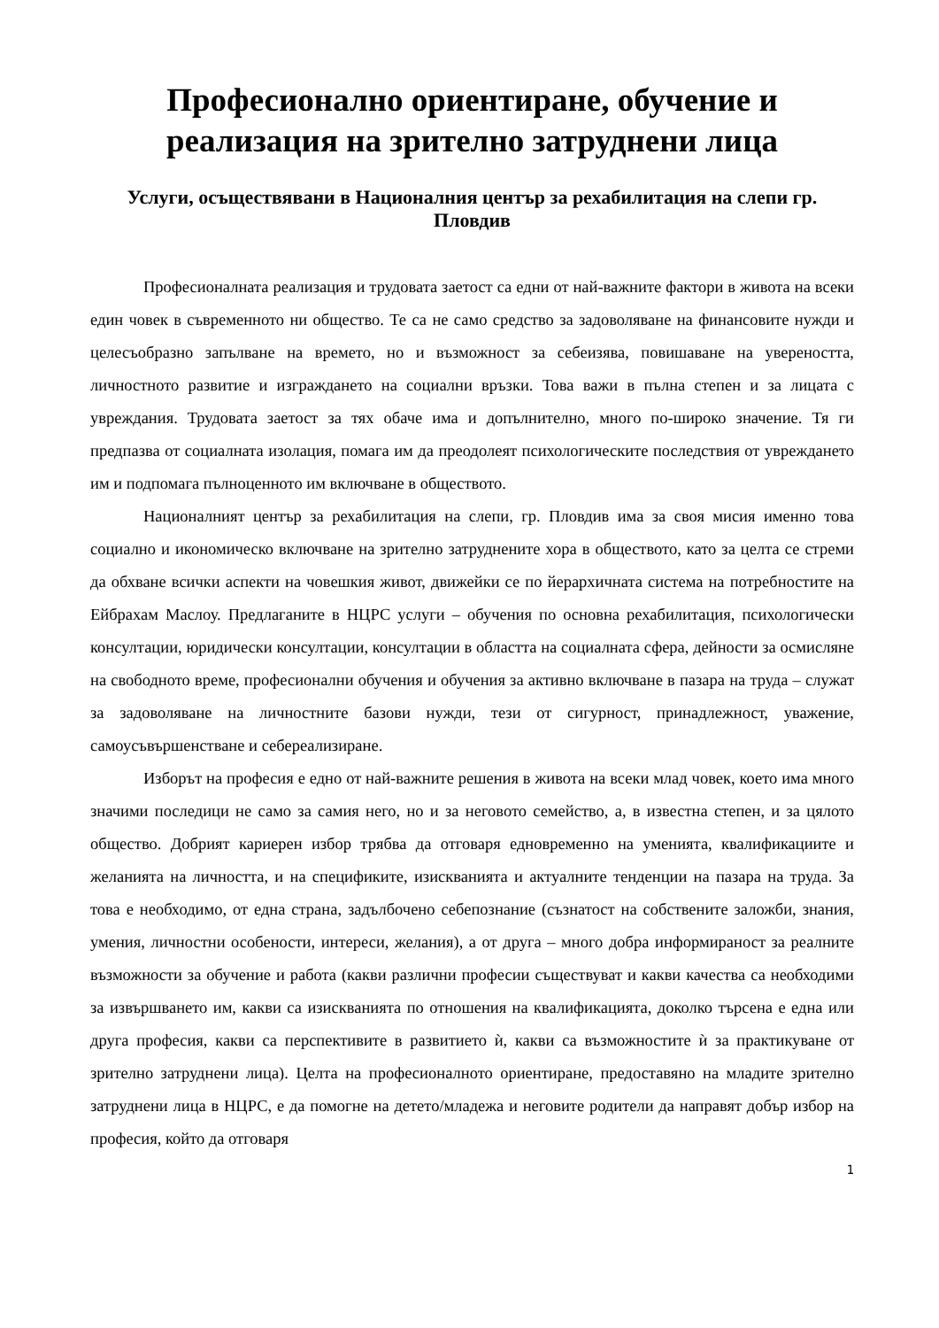Професионално ориентиране, обучение и реализация на зрително затруднени лица
Услуги, осъществявани в Националния център за рехабилитация на слепи гр. Пловдив
Професионалната реализация и трудовата заетост са едни от най-важните фактори в живота на всеки един човек в съвременното ни общество. Те са не само средство за задоволяване на финансовите нужди и целесъобразно запълване на времето, но и възможност за себеизява, повишаване на увереността, личностното развитие и изграждането на социални връзки. Това важи в пълна степен и за лицата с увреждания. Трудовата заетост за тях обаче има и допълнително, много по-широко значение. Тя ги предпазва от социалната изолация, помага им да преодолеят психологическите последствия от увреждането им и подпомага пълноценното им включване в обществото.
Националният център за рехабилитация на слепи, гр. Пловдив има за своя мисия именно това социално и икономическо включване на зрително затруднените хора в обществото, като за целта се стреми да обхване всички аспекти на човешкия живот, движейки се по йерархичната система на потребностите на Ейбрахам Маслоу. Предлаганите в НЦРС услуги – обучения по основна рехабилитация, психологически консултации, юридически консултации, консултации в областта на социалната сфера, дейности за осмисляне на свободното време, професионални обучения и обучения за активно включване в пазара на труда – служат за задоволяване на личностните базови нужди, тези от сигурност, принадлежност, уважение, самоусъвършенстване и себереализиране.
Изборът на професия е едно от най-важните решения в живота на всеки млад човек, което има много значими последици не само за самия него, но и за неговото семейство, а, в известна степен, и за цялото общество. Добрият кариерен избор трябва да отговаря едновременно на уменията, квалификациите и желанията на личността, и на спецификите, изискванията и актуалните тенденции на пазара на труда. За това е необходимо, от една страна, задълбочено себепознание (съзнатост на собствените заложби, знания, умения, личностни особености, интереси, желания), а от друга – много добра информираност за реалните възможности за обучение и работа (какви различни професии съществуват и какви качества са необходими за извършването им, какви са изискванията по отношения на квалификацията, доколко търсена е една или друга професия, какви са перспективите в развитието ѝ, какви са възможностите ѝ за практикуване от зрително затруднени лица). Целта на професионалното ориентиране, предоставяно на младите зрително затруднени лица в НЦРС, е да помогне на детето/младежа и неговите родители да направят добър избор на професия, който да отговаря
1